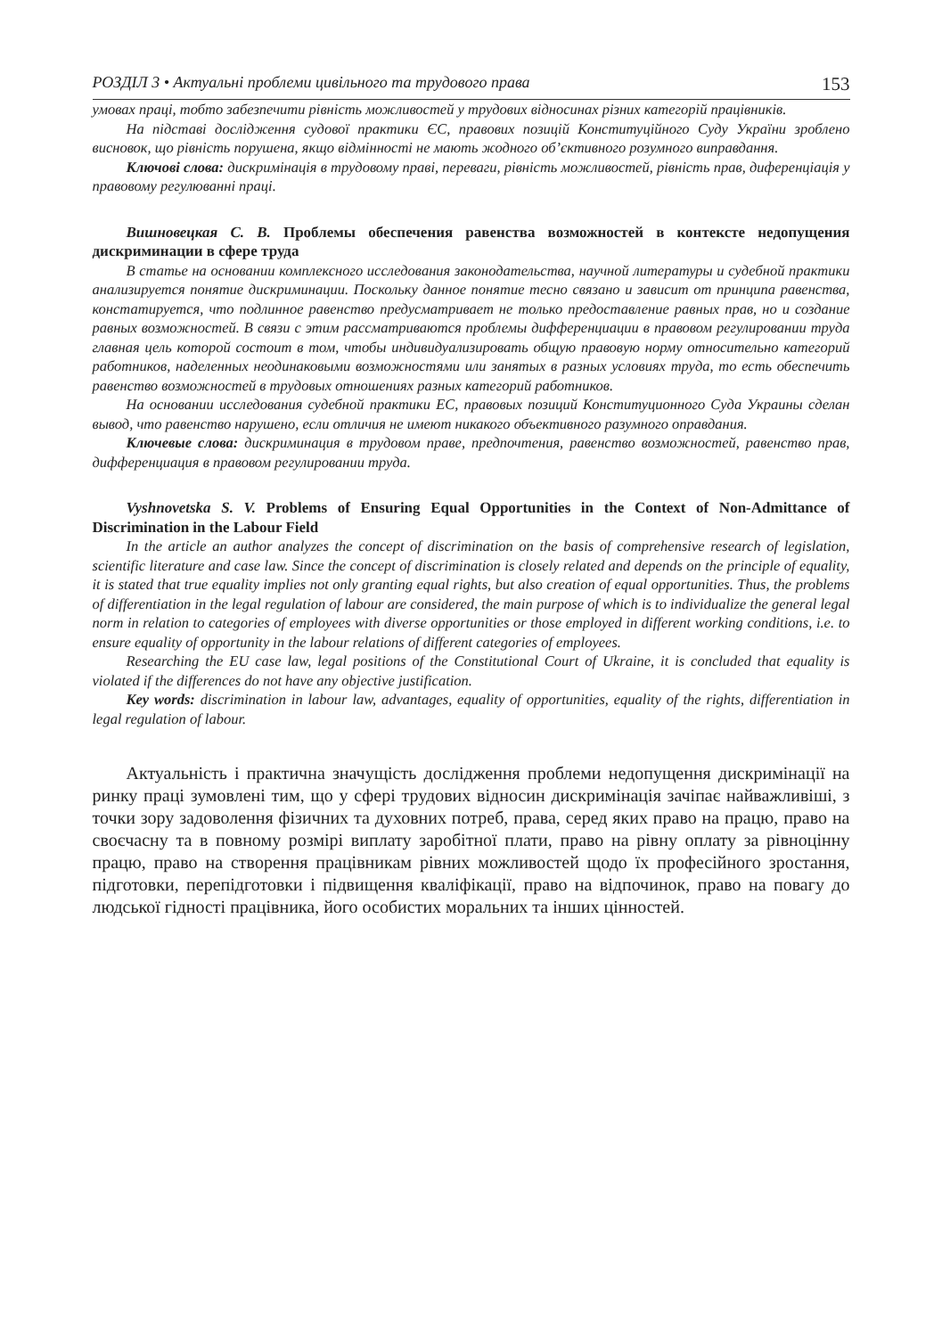РОЗДІЛ 3 • Актуальні проблеми цивільного та трудового права 153
умовах праці, тобто забезпечити рівність можливостей у трудових відносинах різних категорій працівників.
На підставі дослідження судової практики ЄС, правових позицій Конституційного Суду України зроблено висновок, що рівність порушена, якщо відмінності не мають жодного об’єктивного розумного виправдання.
Ключові слова: дискримінація в трудовому праві, переваги, рівність можливостей, рівність прав, диференціація у правовому регулюванні праці.
Вишновецкая С. В. Проблемы обеспечения равенства возможностей в контексте недопущения дискриминации в сфере труда
В статье на основании комплексного исследования законодательства, научной литературы и судебной практики анализируется понятие дискриминации. Поскольку данное понятие тесно связано и зависит от принципа равенства, констатируется, что подлинное равенство предусматривает не только предоставление равных прав, но и создание равных возможностей. В связи с этим рассматриваются проблемы дифференциации в правовом регулировании труда главная цель которой состоит в том, чтобы индивидуализировать общую правовую норму относительно категорий работников, наделенных неодинаковыми возможностями или занятых в разных условиях труда, то есть обеспечить равенство возможностей в трудовых отношениях разных категорий работников.
На основании исследования судебной практики ЕС, правовых позиций Конституционного Суда Украины сделан вывод, что равенство нарушено, если отличия не имеют никакого объективного разумного оправдания.
Ключевые слова: дискриминация в трудовом праве, предпочтения, равенство возможностей, равенство прав, дифференциация в правовом регулировании труда.
Vyshnovetska S. V. Problems of Ensuring Equal Opportunities in the Context of Non-Admittance of Discrimination in the Labour Field
In the article an author analyzes the concept of discrimination on the basis of comprehensive research of legislation, scientific literature and case law. Since the concept of discrimination is closely related and depends on the principle of equality, it is stated that true equality implies not only granting equal rights, but also creation of equal opportunities. Thus, the problems of differentiation in the legal regulation of labour are considered, the main purpose of which is to individualize the general legal norm in relation to categories of employees with diverse opportunities or those employed in different working conditions, i.e. to ensure equality of opportunity in the labour relations of different categories of employees.
Researching the EU case law, legal positions of the Constitutional Court of Ukraine, it is concluded that equality is violated if the differences do not have any objective justification.
Key words: discrimination in labour law, advantages, equality of opportunities, equality of the rights, differentiation in legal regulation of labour.
Актуальність і практична значущість дослідження проблеми недопущення дискримінації на ринку праці зумовлені тим, що у сфері трудових відносин дискримінація зачіпає найважливіші, з точки зору задоволення фізичних та духовних потреб, права, серед яких право на працю, право на своєчасну та в повному розмірі виплату заробітної плати, право на рівну оплату за рівноцінну працю, право на створення працівникам рівних можливостей щодо їх професійного зростання, підготовки, перепідготовки і підвищення кваліфікації, право на відпочинок, право на повагу до людської гідності працівника, його особистих моральних та інших цінностей.